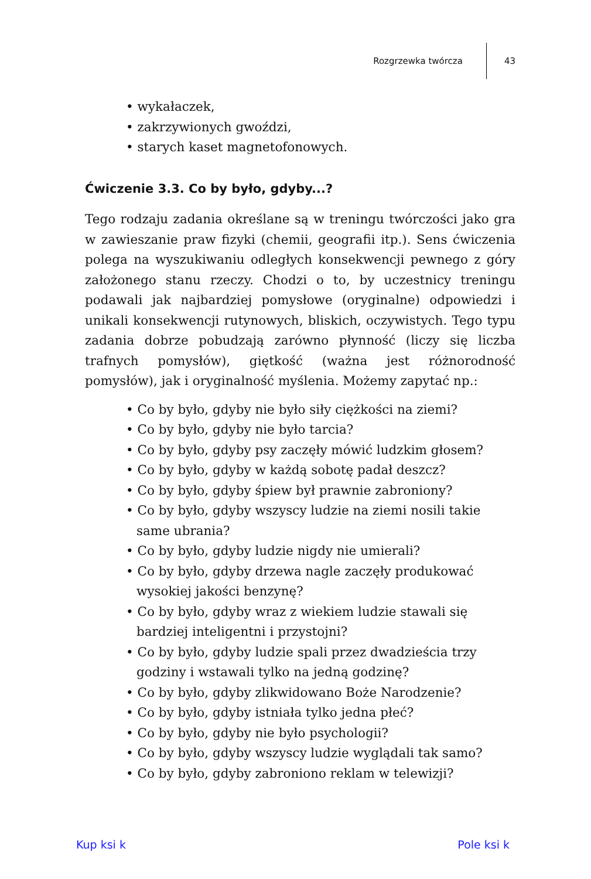Rozgrzewka twórcza 43
• wykałaczek,
• zakrzywionych gwoździ,
• starych kaset magnetofonowych.
Ćwiczenie 3.3. Co by było, gdyby...?
Tego rodzaju zadania określane są w treningu twórczości jako gra w zawieszanie praw fizyki (chemii, geografii itp.). Sens ćwiczenia polega na wyszukiwaniu odległych konsekwencji pewnego z góry założonego stanu rzeczy. Chodzi o to, by uczestnicy treningu podawali jak najbardziej pomysłowe (oryginalne) odpowiedzi i unikali konsekwencji rutynowych, bliskich, oczywistych. Tego typu zadania dobrze pobudzają zarówno płynność (liczy się liczba trafnych pomysłów), giętkość (ważna jest różnorodność pomysłów), jak i oryginalność myślenia. Możemy zapytać np.:
• Co by było, gdyby nie było siły ciężkości na ziemi?
• Co by było, gdyby nie było tarcia?
• Co by było, gdyby psy zaczęły mówić ludzkim głosem?
• Co by było, gdyby w każdą sobotę padał deszcz?
• Co by było, gdyby śpiew był prawnie zabroniony?
• Co by było, gdyby wszyscy ludzie na ziemi nosili takie same ubrania?
• Co by było, gdyby ludzie nigdy nie umierali?
• Co by było, gdyby drzewa nagle zaczęły produkować wysokiej jakości benzynę?
• Co by było, gdyby wraz z wiekiem ludzie stawali się bardziej inteligentni i przystojni?
• Co by było, gdyby ludzie spali przez dwadzieścia trzy godziny i wstawali tylko na jedną godzinę?
• Co by było, gdyby zlikwidowano Boże Narodzenie?
• Co by było, gdyby istniała tylko jedna płeć?
• Co by było, gdyby nie było psychologii?
• Co by było, gdyby wszyscy ludzie wyglądali tak samo?
• Co by było, gdyby zabroniono reklam w telewizji?
Kup ksi k Pole ksi k